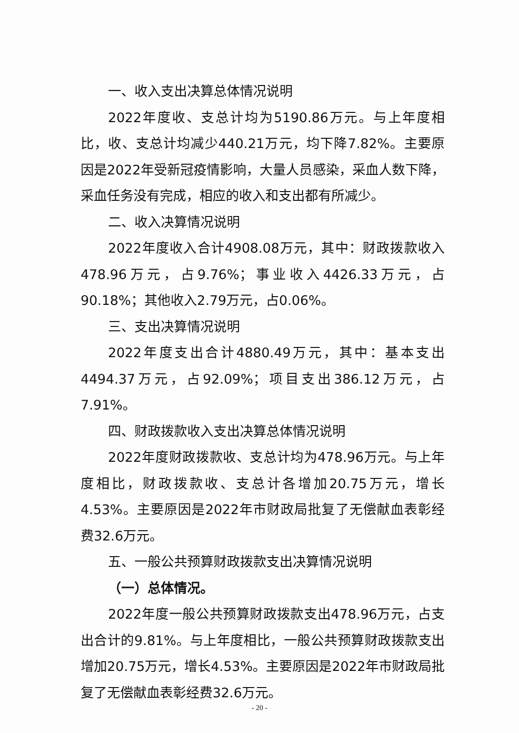一、收入支出决算总体情况说明
2022年度收、支总计均为5190.86万元。与上年度相比，收、支总计均减少440.21万元，均下降7.82%。主要原因是2022年受新冠疫情影响，大量人员感染，采血人数下降，采血任务没有完成，相应的收入和支出都有所减少。
二、收入决算情况说明
2022年度收入合计4908.08万元，其中：财政拨款收入478.96万元，占9.76%；事业收入4426.33万元，占90.18%；其他收入2.79万元，占0.06%。
三、支出决算情况说明
2022年度支出合计4880.49万元，其中：基本支出4494.37万元，占92.09%；项目支出386.12万元，占7.91%。
四、财政拨款收入支出决算总体情况说明
2022年度财政拨款收、支总计均为478.96万元。与上年度相比，财政拨款收、支总计各增加20.75万元，增长4.53%。主要原因是2022年市财政局批复了无偿献血表彰经费32.6万元。
五、一般公共预算财政拨款支出决算情况说明
（一）总体情况。
2022年度一般公共预算财政拨款支出478.96万元，占支出合计的9.81%。与上年度相比，一般公共预算财政拨款支出增加20.75万元，增长4.53%。主要原因是2022年市财政局批复了无偿献血表彰经费32.6万元。
- 20 -